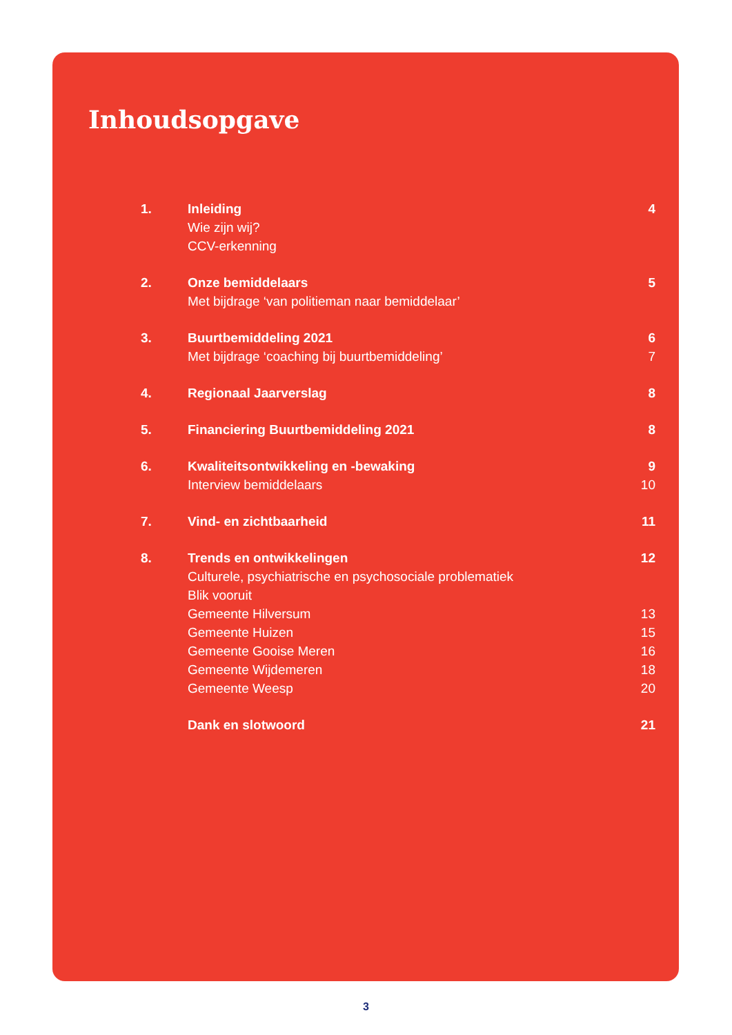Inhoudsopgave
| 1. | Inleiding | 4 |
| | Wie zijn wij? | |
| | CCV-erkenning | |
| 2. | Onze bemiddelaars | 5 |
| | Met bijdrage ‘van politieman naar bemiddelaar’ | |
| 3. | Buurtbemiddeling 2021 | 6 |
| | Met bijdrage ‘coaching bij buurtbemiddeling’ | 7 |
| 4. | Regionaal Jaarverslag | 8 |
| 5. | Financiering Buurtbemiddeling 2021 | 8 |
| 6. | Kwaliteitsontwikkeling en -bewaking | 9 |
| | Interview bemiddelaars | 10 |
| 7. | Vind- en zichtbaarheid | 11 |
| 8. | Trends en ontwikkelingen | 12 |
| | Culturele, psychiatrische en psychosociale problematiek | |
| | Blik vooruit | |
| | Gemeente Hilversum | 13 |
| | Gemeente Huizen | 15 |
| | Gemeente Gooise Meren | 16 |
| | Gemeente Wijdemeren | 18 |
| | Gemeente Weesp | 20 |
| | Dank en slotwoord | 21 |
3